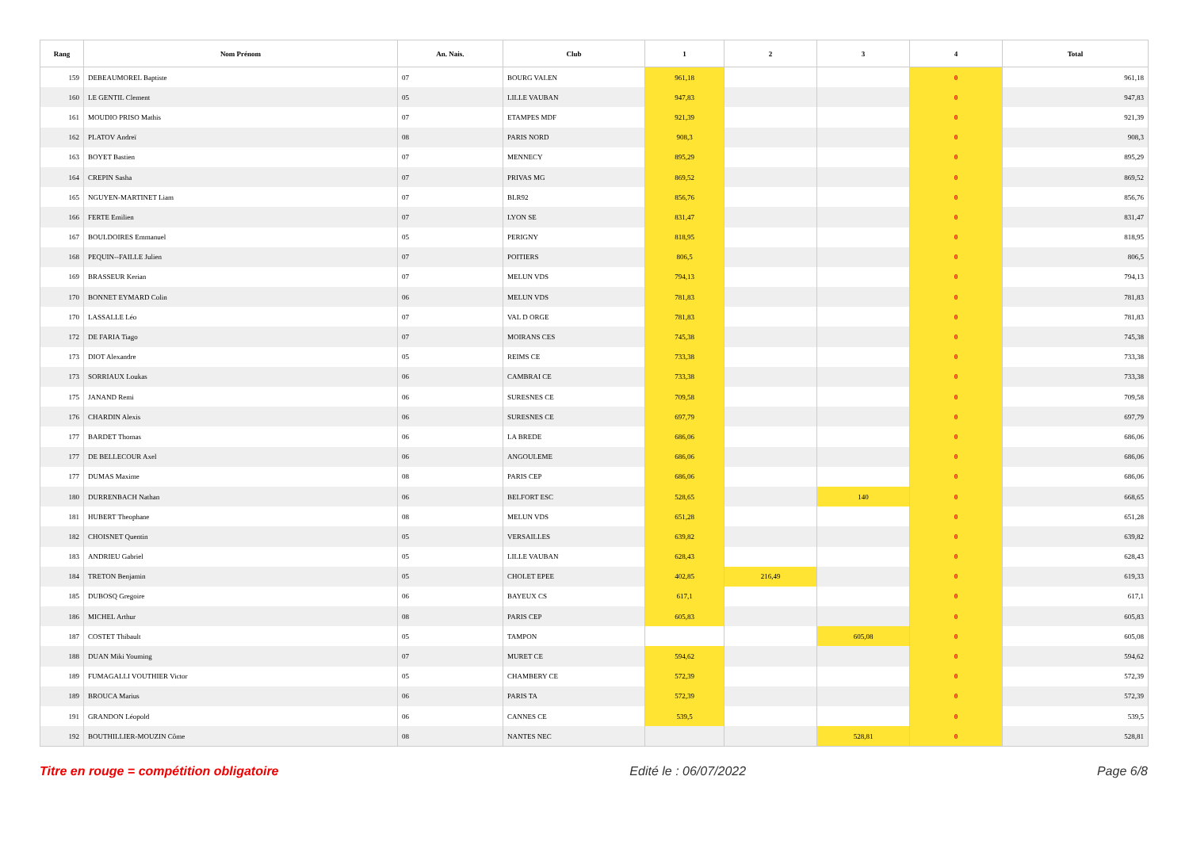| Rang | Nom Prénom | An. Nais. | Club | 1 | 2 | 3 | 4 | Total |
| --- | --- | --- | --- | --- | --- | --- | --- | --- |
| 159 | DEBEAUMOREL Baptiste | 07 | BOURG VALEN | 961,18 | | | 0 | 961,18 |
| 160 | LE GENTIL Clement | 05 | LILLE VAUBAN | 947,83 | | | 0 | 947,83 |
| 161 | MOUDIO PRISO Mathis | 07 | ETAMPES MDF | 921,39 | | | 0 | 921,39 |
| 162 | PLATOV Andreï | 08 | PARIS NORD | 908,3 | | | 0 | 908,3 |
| 163 | BOYET Bastien | 07 | MENNECY | 895,29 | | | 0 | 895,29 |
| 164 | CREPIN Sasha | 07 | PRIVAS MG | 869,52 | | | 0 | 869,52 |
| 165 | NGUYEN-MARTINET Liam | 07 | BLR92 | 856,76 | | | 0 | 856,76 |
| 166 | FERTE Emilien | 07 | LYON SE | 831,47 | | | 0 | 831,47 |
| 167 | BOULDOIRES Emmanuel | 05 | PERIGNY | 818,95 | | | 0 | 818,95 |
| 168 | PEQUIN--FAILLE Julien | 07 | POITIERS | 806,5 | | | 0 | 806,5 |
| 169 | BRASSEUR Kerian | 07 | MELUN VDS | 794,13 | | | 0 | 794,13 |
| 170 | BONNET EYMARD Colin | 06 | MELUN VDS | 781,83 | | | 0 | 781,83 |
| 170 | LASSALLE Léo | 07 | VAL D ORGE | 781,83 | | | 0 | 781,83 |
| 172 | DE FARIA Tiago | 07 | MOIRANS CES | 745,38 | | | 0 | 745,38 |
| 173 | DIOT Alexandre | 05 | REIMS CE | 733,38 | | | 0 | 733,38 |
| 173 | SORRIAUX Loukas | 06 | CAMBRAI CE | 733,38 | | | 0 | 733,38 |
| 175 | JANAND Remi | 06 | SURESNES CE | 709,58 | | | 0 | 709,58 |
| 176 | CHARDIN Alexis | 06 | SURESNES CE | 697,79 | | | 0 | 697,79 |
| 177 | BARDET Thomas | 06 | LA BREDE | 686,06 | | | 0 | 686,06 |
| 177 | DE BELLECOUR Axel | 06 | ANGOULEME | 686,06 | | | 0 | 686,06 |
| 177 | DUMAS Maxime | 08 | PARIS CEP | 686,06 | | | 0 | 686,06 |
| 180 | DURRENBACH Nathan | 06 | BELFORT ESC | 528,65 | | 140 | 0 | 668,65 |
| 181 | HUBERT Theophane | 08 | MELUN VDS | 651,28 | | | 0 | 651,28 |
| 182 | CHOISNET Quentin | 05 | VERSAILLES | 639,82 | | | 0 | 639,82 |
| 183 | ANDRIEU Gabriel | 05 | LILLE VAUBAN | 628,43 | | | 0 | 628,43 |
| 184 | TRETON Benjamin | 05 | CHOLET EPEE | 402,85 | 216,49 | | 0 | 619,33 |
| 185 | DUBOSQ Gregoire | 06 | BAYEUX CS | 617,1 | | | 0 | 617,1 |
| 186 | MICHEL Arthur | 08 | PARIS CEP | 605,83 | | | 0 | 605,83 |
| 187 | COSTET Thibault | 05 | TAMPON | | | 605,08 | 0 | 605,08 |
| 188 | DUAN Miki Youming | 07 | MURET CE | 594,62 | | | 0 | 594,62 |
| 189 | FUMAGALLI VOUTHIER Victor | 05 | CHAMBERY CE | 572,39 | | | 0 | 572,39 |
| 189 | BROUCA Marius | 06 | PARIS TA | 572,39 | | | 0 | 572,39 |
| 191 | GRANDON Léopold | 06 | CANNES CE | 539,5 | | | 0 | 539,5 |
| 192 | BOUTHILLIER-MOUZIN Côme | 08 | NANTES NEC | | | 528,81 | 0 | 528,81 |
Titre en rouge = compétition obligatoire Edité le : 06/07/2022 Page 6/8